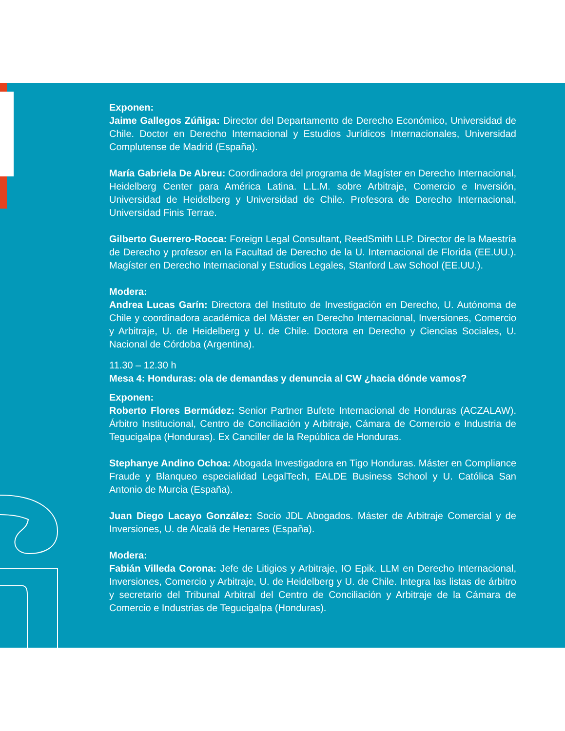Exponen:
Jaime Gallegos Zúñiga: Director del Departamento de Derecho Económico, Universidad de Chile. Doctor en Derecho Internacional y Estudios Jurídicos Internacionales, Universidad Complutense de Madrid (España).
María Gabriela De Abreu: Coordinadora del programa de Magíster en Derecho Internacional, Heidelberg Center para América Latina. L.L.M. sobre Arbitraje, Comercio e Inversión, Universidad de Heidelberg y Universidad de Chile. Profesora de Derecho Internacional, Universidad Finis Terrae.
Gilberto Guerrero-Rocca: Foreign Legal Consultant, ReedSmith LLP. Director de la Maestría de Derecho y profesor en la Facultad de Derecho de la U. Internacional de Florida (EE.UU.). Magíster en Derecho Internacional y Estudios Legales, Stanford Law School (EE.UU.).
Modera:
Andrea Lucas Garín: Directora del Instituto de Investigación en Derecho, U. Autónoma de Chile y coordinadora académica del Máster en Derecho Internacional, Inversiones, Comercio y Arbitraje, U. de Heidelberg y U. de Chile. Doctora en Derecho y Ciencias Sociales, U. Nacional de Córdoba (Argentina).
11.30 – 12.30 h
Mesa 4: Honduras: ola de demandas y denuncia al CW ¿hacia dónde vamos?
Exponen:
Roberto Flores Bermúdez: Senior Partner Bufete Internacional de Honduras (ACZALAW). Árbitro Institucional, Centro de Conciliación y Arbitraje, Cámara de Comercio e Industria de Tegucigalpa (Honduras). Ex Canciller de la República de Honduras.
Stephanye Andino Ochoa: Abogada Investigadora en Tigo Honduras. Máster en Compliance Fraude y Blanqueo especialidad LegalTech, EALDE Business School y U. Católica San Antonio de Murcia (España).
Juan Diego Lacayo González: Socio JDL Abogados. Máster de Arbitraje Comercial y de Inversiones, U. de Alcalá de Henares (España).
Modera:
Fabián Villeda Corona: Jefe de Litigios y Arbitraje, IO Epik. LLM en Derecho Internacional, Inversiones, Comercio y Arbitraje, U. de Heidelberg y U. de Chile. Integra las listas de árbitro y secretario del Tribunal Arbitral del Centro de Conciliación y Arbitraje de la Cámara de Comercio e Industrias de Tegucigalpa (Honduras).